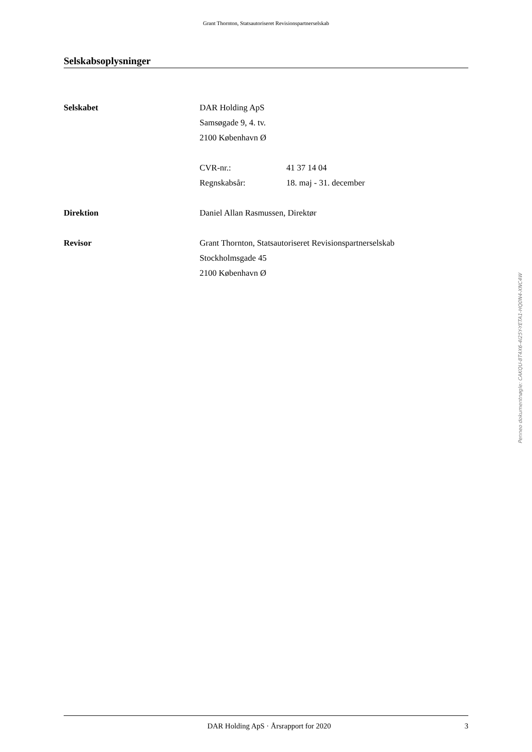Grant Thornton, Statsautoriseret Revisionspartnerselskab
Selskabsoplysninger
Selskabet DAR Holding ApS
Samsøgade 9, 4. tv.
2100 København Ø
CVR-nr.: 41 37 14 04
Regnskabsår: 18. maj - 31. december
Direktion Daniel Allan Rasmussen, Direktør
Revisor Grant Thornton, Statsautoriseret Revisionspartnerselskab
Stockholmsgade 45
2100 København Ø
Penneo dokumentnøgle: CAKQU-8T4X6-4I25Y-YETA1-HQ0N4-XNC4W
DAR Holding ApS · Årsrapport for 2020 3